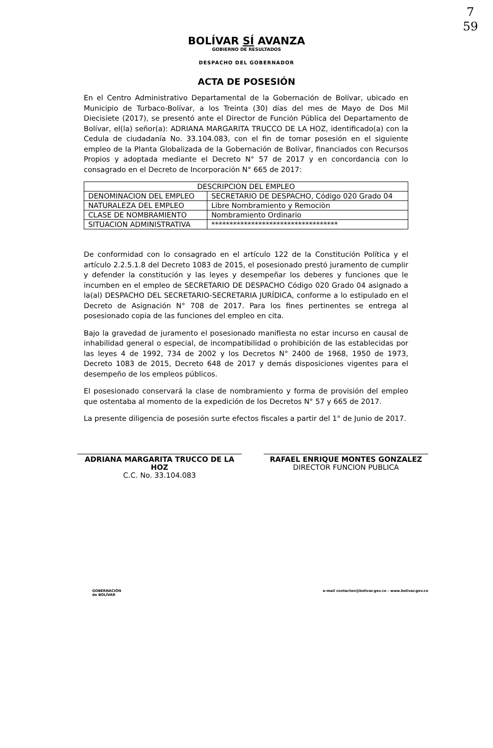7
59
BOLÍVAR SÍ AVANZA
GOBIERNO DE RESULTADOS
DESPACHO DEL GOBERNADOR
ACTA DE POSESIÓN
En el Centro Administrativo Departamental de la Gobernación de Bolívar, ubicado en Municipio de Turbaco-Bolívar, a los Treinta (30) días del mes de Mayo de Dos Mil Diecisiete (2017), se presentó ante el Director de Función Pública del Departamento de Bolívar, el(la) señor(a): ADRIANA MARGARITA TRUCCO DE LA HOZ, identificado(a) con la Cedula de ciudadanía No. 33.104.083, con el fin de tomar posesión en el siguiente empleo de la Planta Globalizada de la Gobernación de Bolívar, financiados con Recursos Propios y adoptada mediante el Decreto N° 57 de 2017 y en concordancia con lo consagrado en el Decreto de Incorporación N° 665 de 2017:
| DESCRIPCION DEL EMPLEO | |
| DENOMINACION DEL EMPLEO | SECRETARIO DE DESPACHO, Código 020 Grado 04 |
| NATURALEZA DEL EMPLEO | Libre Nombramiento y Remociòn |
| CLASE DE NOMBRAMIENTO | Nombramiento Ordinario |
| SITUACION ADMINISTRATIVA | *********************************** |
De conformidad con lo consagrado en el artículo 122 de la Constitución Política y el artículo 2.2.5.1.8 del Decreto 1083 de 2015, el posesionado prestó juramento de cumplir y defender la constitución y las leyes y desempeñar los deberes y funciones que le incumben en el empleo de SECRETARIO DE DESPACHO Código 020 Grado 04 asignado a la(al) DESPACHO DEL SECRETARIO-SECRETARIA JURÍDICA, conforme a lo estipulado en el Decreto de Asignación N° 708 de 2017. Para los fines pertinentes se entrega al posesionado copia de las funciones del empleo en cita.
Bajo la gravedad de juramento el posesionado manifiesta no estar incurso en causal de inhabilidad general o especial, de incompatibilidad o prohibición de las establecidas por las leyes 4 de 1992, 734 de 2002 y los Decretos N° 2400 de 1968, 1950 de 1973, Decreto 1083 de 2015, Decreto 648 de 2017 y demás disposiciones vigentes para el desempeño de los empleos públicos.
El posesionado conservará la clase de nombramiento y forma de provisión del empleo que ostentaba al momento de la expedición de los Decretos N° 57 y 665 de 2017.
La presente diligencia de posesión surte efectos fiscales a partir del 1° de Junio de 2017.
ADRIANA MARGARITA TRUCCO DE LA HOZ
C.C. No. 33.104.083
RAFAEL ENRIQUE MONTES GONZALEZ
DIRECTOR FUNCION PUBLICA
GOBERNACIÓN
de BOLÍVAR e-mail contacten@bolivar.gov.co - www.bolivar.gov.co